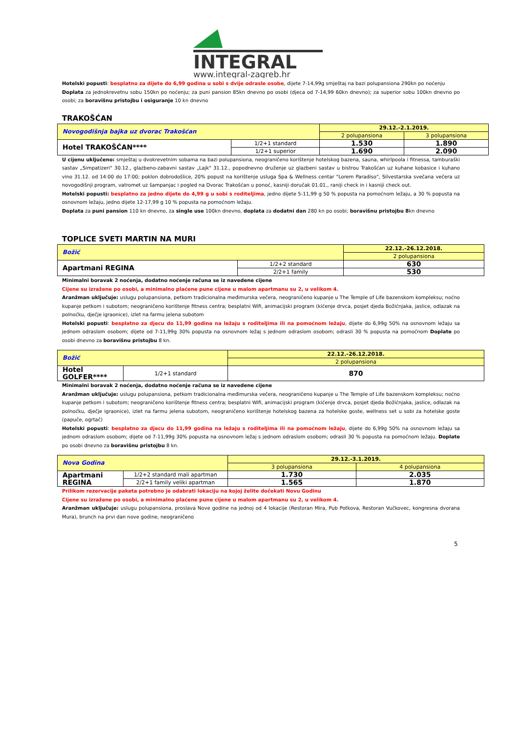INTEGRAL
www.integral-zagreb.hr
Hotelski popusti: besplatno za dijete do 6,99 godina u sobi s dvije odrasle osobe, dijete 7-14,99g smještaj na bazi polupansiona 290kn po noćenju
Doplata za jednokrevetnu sobu 150kn po noćenju; za puni pansion 85kn dnevno po osobi (djeca od 7-14,99 60kn dnevno); za superior sobu 100kn dnevno po osobi; za boravišnu pristojbu i osiguranje 10 kn dnevno
TRAKOŠĆAN
| Novogodišnja bajka uz dvorac Trakošćan | | 29.12.-2.1.2019. | |
| | | 2 polupansiona | 3 polupansiona |
| Hotel TRAKOŠĆAN**** | 1/2+1 standard | 1.530 | 1.890 |
| | 1/2+1 superior | 1.690 | 2.090 |
U cijenu uključeno: smještaj u dvokrevetnim sobama na bazi polupansiona, neograničeno korištenje hotelskog bazena, sauna, whirlpoola i fitnessa, tamburaški sastav „Simpatizeri" 30.12., glazbeno-zabavni sastav „Lajk" 31.12., popodnevno druženje uz glazbeni sastav u bistrou Trakošćan uz kuhane kobasice i kuhano vino 31.12. od 14:00 do 17:00; poklon dobrodošlice, 20% popust na korištenje usluga Spa & Wellness centar "Lorem Paradiso", Silvestarska svečana večera uz novogodišnji program, vatromet uz šampanjac i pogled na Dvorac Trakošćan u ponoć, kasniji doručak 01.01., raniji check in i kasniji check out.
Hotelski popusti: besplatno za jedno dijete do 4,99 g u sobi s roditeljima, jedno dijete 5-11,99 g 50 % popusta na pomoćnom ležaju, a 30 % popusta na osnovnom ležaju, jedno dijete 12-17,99 g 10 % popusta na pomoćnom ležaju.
Doplata za puni pansion 110 kn dnevno, za single use 100kn dnevno, doplata za dodatni dan 280 kn po osobi; boravišnu pristojbu 8kn dnevno
TOPLICE SVETI MARTIN NA MURI
| Božić | | 22.12.-26.12.2018. |
| | | 2 polupansiona |
| Apartmani REGINA | 1/2+2 standard | 630 |
| | 2/2+1 family | 530 |
Minimalni boravak 2 noćenja, dodatno noćenje računa se iz navedene cijene
Cijene su izražene po osobi, a minimalno plaćene pune cijene u malom apartmanu su 2, u velikom 4.
Aranžman uključuje: uslugu polupansiona, petkom tradicionalna međimurska večera, neograničeno kupanje u The Temple of Life bazenskom kompleksu; noćno kupanje petkom i subotom; neograničeno korištenje fitness centra; besplatni Wifi, animacijski program (kićenje drvca, posjet djeda Božićnjaka, jaslice, odlazak na polnoćku, dječje igraonice), izlet na farmu jelena subotom
Hotelski popusti: besplatno za djecu do 11,99 godina na ležaju s roditeljima ili na pomoćnom ležaju, dijete do 6,99g 50% na osnovnom ležaju sa jednom odraslom osobom; dijete od 7-11,99g 30% popusta na osnovnom ležaj s jednom odraslom osobom; odrasli 30 % popusta na pomoćnom Doplate po osobi dnevno za boravišnu pristojbu 8 kn.
| Božić | | 22.12.-26.12.2018. |
| | | 2 polupansiona |
| Hotel GOLFER**** | 1/2+1 standard | 870 |
Minimalni boravak 2 noćenja, dodatno noćenje računa se iz navedene cijene
Aranžman uključuje: uslugu polupansiona, petkom tradicionalna međimurska večera, neograničeno kupanje u The Temple of Life bazenskom kompleksu; noćno kupanje petkom i subotom; neograničeno korištenje fitness centra; besplatni Wifi, animacijski program (kićenje drvca, posjet djeda Božićnjaka, jaslice, odlazak na polnoćku, dječje igraonice), izlet na farmu jelena subotom, neograničeno korištenje hotelskog bazena za hotelske goste, wellness set u sobi za hotelske goste (papuče, ogrtač)
Hotelski popusti: besplatno za djecu do 11,99 godina na ležaju s roditeljima ili na pomoćnom ležaju, dijete do 6,99g 50% na osnovnom ležaju sa jednom odraslom osobom; dijete od 7-11,99g 30% popusta na osnovnom ležaj s jednom odraslom osobom; odrasli 30 % popusta na pomoćnom ležaju. Doplate po osobi dnevno za boravišnu pristojbu 8 kn.
| Nova Godina | | 29.12.-3.1.2019. | |
| | | 3 polupansiona | 4 polupansiona |
| Apartmani REGINA | 1/2+2 standard mali apartman | 1.730 | 2.035 |
| | 2/2+1 family veliki apartman | 1.565 | 1.870 |
Prilikom rezervacije paketa potrebno je odabrati lokaciju na kojoj želite dočekati Novu Godinu
Cijene su izražene po osobi, a minimalno plaćene pune cijene u malom apartmanu su 2, u velikom 4.
Aranžman uključuje: uslugu polupansiona, proslava Nove godine na jednoj od 4 lokacije (Restoran Mira, Pub Potkova, Restoran Vučkovec, kongresna dvorana Mura), brunch na prvi dan nove godine, neograničeno
5